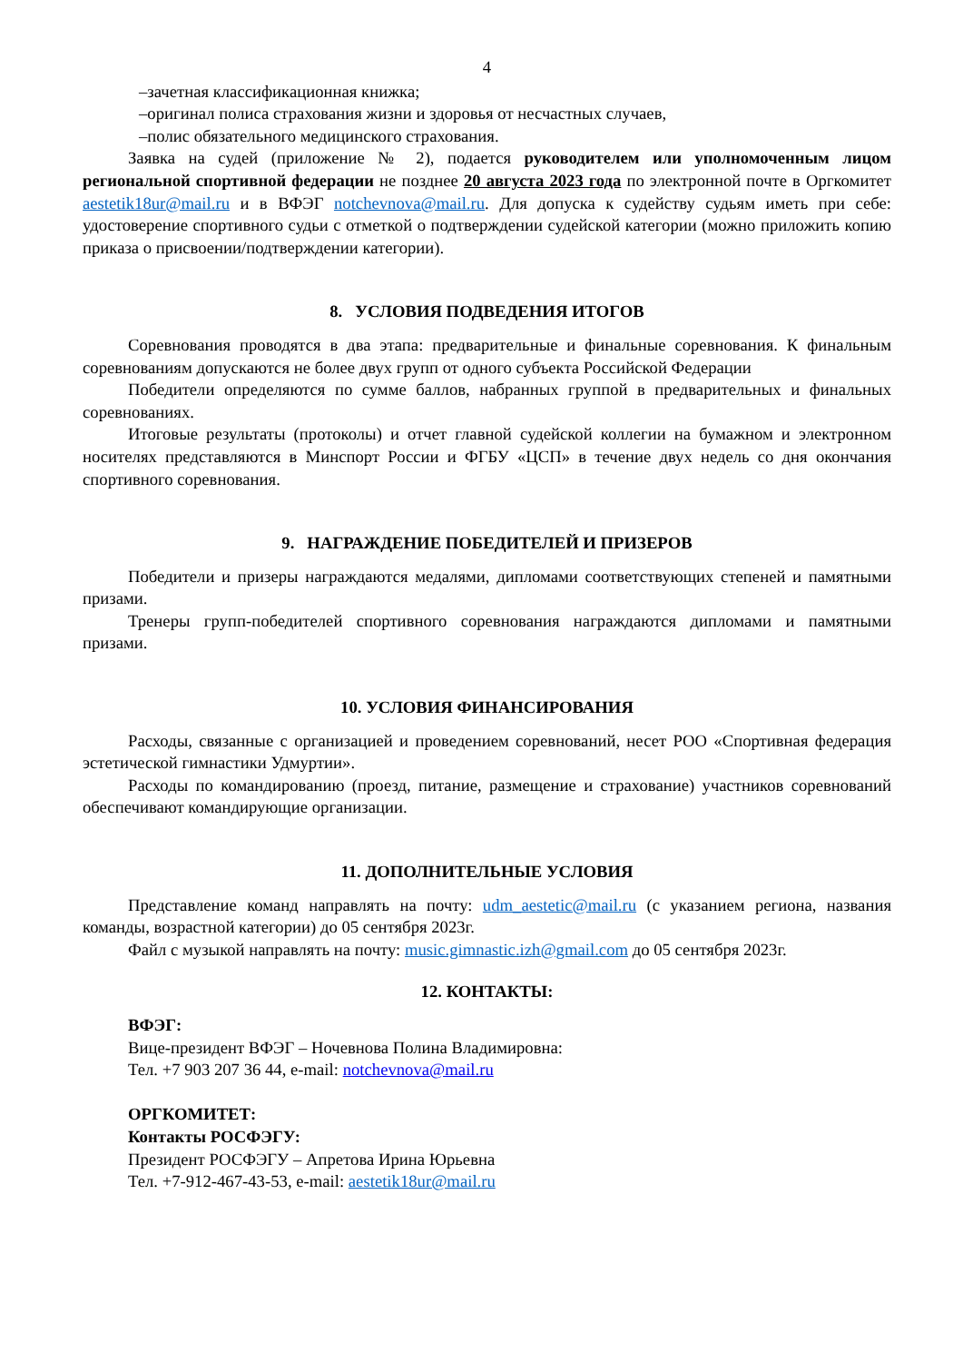4
–зачетная классификационная книжка;
–оригинал полиса страхования жизни и здоровья от несчастных случаев,
–полис обязательного медицинского страхования.
Заявка на судей (приложение № 2), подается руководителем или уполномоченным лицом региональной спортивной федерации не позднее 20 августа 2023 года по электронной почте в Оргкомитет aestetik18ur@mail.ru и в ВФЭГ notchevnova@mail.ru. Для допуска к судейству судьям иметь при себе: удостоверение спортивного судьи с отметкой о подтверждении судейской категории (можно приложить копию приказа о присвоении/подтверждении категории).
8. УСЛОВИЯ ПОДВЕДЕНИЯ ИТОГОВ
Соревнования проводятся в два этапа: предварительные и финальные соревнования. К финальным соревнованиям допускаются не более двух групп от одного субъекта Российской Федерации
Победители определяются по сумме баллов, набранных группой в предварительных и финальных соревнованиях.
Итоговые результаты (протоколы) и отчет главной судейской коллегии на бумажном и электронном носителях представляются в Минспорт России и ФГБУ «ЦСП» в течение двух недель со дня окончания спортивного соревнования.
9. НАГРАЖДЕНИЕ ПОБЕДИТЕЛЕЙ И ПРИЗЕРОВ
Победители и призеры награждаются медалями, дипломами соответствующих степеней и памятными призами.
Тренеры групп-победителей спортивного соревнования награждаются дипломами и памятными призами.
10. УСЛОВИЯ ФИНАНСИРОВАНИЯ
Расходы, связанные с организацией и проведением соревнований, несет РОО «Спортивная федерация эстетической гимнастики Удмуртии».
Расходы по командированию (проезд, питание, размещение и страхование) участников соревнований обеспечивают командирующие организации.
11. ДОПОЛНИТЕЛЬНЫЕ УСЛОВИЯ
Представление команд направлять на почту: udm_aestetic@mail.ru (с указанием региона, названия команды, возрастной категории) до 05 сентября 2023г.
Файл с музыкой направлять на почту: music.gimnastic.izh@gmail.com до 05 сентября 2023г.
12. КОНТАКТЫ:
ВФЭГ:
Вице-президент ВФЭГ – Ночевнова Полина Владимировна:
Тел. +7 903 207 36 44, e-mail: notchevnova@mail.ru
ОРГКОМИТЕТ:
Контакты РОСФЭГУ:
Президент РОСФЭГУ – Апретова Ирина Юрьевна
Тел. +7-912-467-43-53, e-mail: aestetik18ur@mail.ru